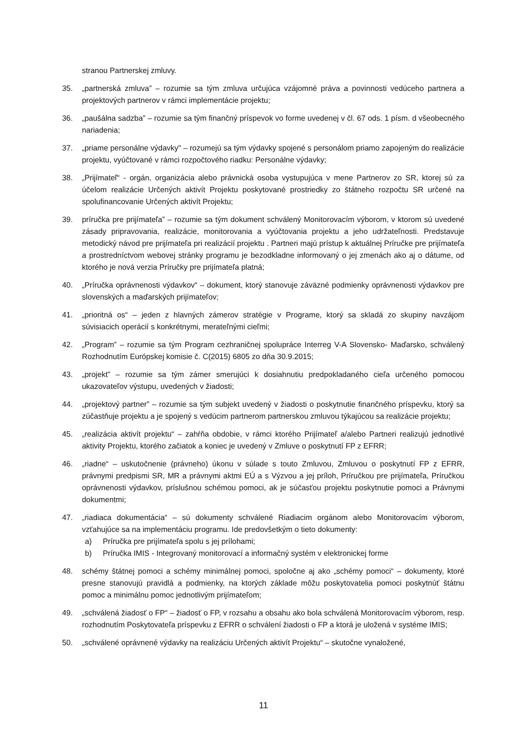stranou Partnerskej zmluvy.
35. „partnerská zmluva” – rozumie sa tým zmluva určujúca vzájomné práva a povinnosti vedúceho partnera a projektových partnerov v rámci implementácie projektu;
36. „paušálna sadzba” – rozumie sa tým finančný príspevok vo forme uvedenej v čl. 67 ods. 1 písm. d všeobecného nariadenia;
37. „priame personálne výdavky" – rozumejú sa tým výdavky spojené s personálom priamo zapojeným do realizácie projektu, vyúčtované v rámci rozpočtového riadku: Personálne výdavky;
38. „Prijímateľ“ - orgán, organizácia alebo právnická osoba vystupujúca v mene Partnerov zo SR, ktorej sú za účelom realizácie Určených aktivít Projektu poskytované prostriedky zo štátneho rozpočtu SR určené na spolufinancovanie Určených aktivít Projektu;
39. príručka pre prijímateľa” – rozumie sa tým dokument schválený Monitorovacím výborom, v ktorom sú uvedené zásady pripravovania, realizácie, monitorovania a vyúčtovania projektu a jeho udržateľnosti. Predstavuje metodický návod pre prijímateľa pri realizácií projektu . Partneri majú prístup k aktuálnej Príručke pre prijímateľa a prostredníctvom webovej stránky programu je bezodkladne informovaný o jej zmenách ako aj o dátume, od ktorého je nová verzia Príručky pre prijímateľa platná;
40. „Príručka oprávnenosti výdavkov“ – dokument, ktorý stanovuje záväzné podmienky oprávnenosti výdavkov pre slovenských a maďarských prijímateľov;
41. „prioritná os“ – jeden z hlavných zámerov stratégie v Programe, ktorý sa skladá zo skupiny navzájom súvisiacich operácií s konkrétnymi, merateľnými cieľmi;
42. „Program” – rozumie sa tým Program cezhraničnej spolupráce Interreg V-A Slovensko- Maďarsko, schválený Rozhodnutím Európskej komisie č. C(2015) 6805 zo dňa 30.9.2015;
43. „projekt” – rozumie sa tým zámer smerujúci k dosiahnutiu predpokladaného cieľa určeného pomocou ukazovateľov výstupu, uvedených v žiadosti;
44. „projektový partner” – rozumie sa tým subjekt uvedený v žiadosti o poskytnutie finančného príspevku, ktorý sa zúčastňuje projektu a je spojený s vedúcim partnerom partnerskou zmluvou týkajúcou sa realizácie projektu;
45. „realizácia aktivít projektu“ – zahŕňa obdobie, v rámci ktorého Prijímateľ a/alebo Partneri realizujú jednotlivé aktivity Projektu, ktorého začiatok a koniec je uvedený v Zmluve o poskytnutí FP z EFRR;
46. „riadne“ – uskutočnenie (právneho) úkonu v súlade s touto Zmluvou, Zmluvou o poskytnutí FP z EFRR, právnymi predpismi SR, MR a právnymi aktmi EÚ a s Výzvou a jej príloh, Príručkou pre prijímateľa, Príručkou oprávnenosti výdavkov, príslušnou schémou pomoci, ak je súčasťou projektu poskytnutie pomoci a Právnymi dokumentmi;
47. „riadiaca dokumentácia“ – sú dokumenty schválené Riadiacim orgánom alebo Monitorovacím výborom, vzťahujúce sa na implementáciu programu. Ide predovšetkým o tieto dokumenty:
a) Príručka pre prijímateľa spolu s jej prílohami;
b) Príručka IMIS - Integrovaný monitorovací a informačný systém v elektronickej forme
48. schémy štátnej pomoci a schémy minimálnej pomoci, spoločne aj ako „schémy pomoci“ – dokumenty, ktoré presne stanovujú pravidlá a podmienky, na ktorých základe môžu poskytovatelia pomoci poskytnúť štátnu pomoc a minimálnu pomoc jednotlivým prijímateľom;
49. „schválená žiadosť o FP“ – žiadosť o FP, v rozsahu a obsahu ako bola schválená Monitorovacím výborom, resp. rozhodnutím Poskytovateľa príspevku z EFRR o schválení žiadosti o FP a ktorá je uložená v systéme IMIS;
50. „schválené oprávnené výdavky na realizáciu Určených aktivít Projektu“ – skutočne vynaložené,
11